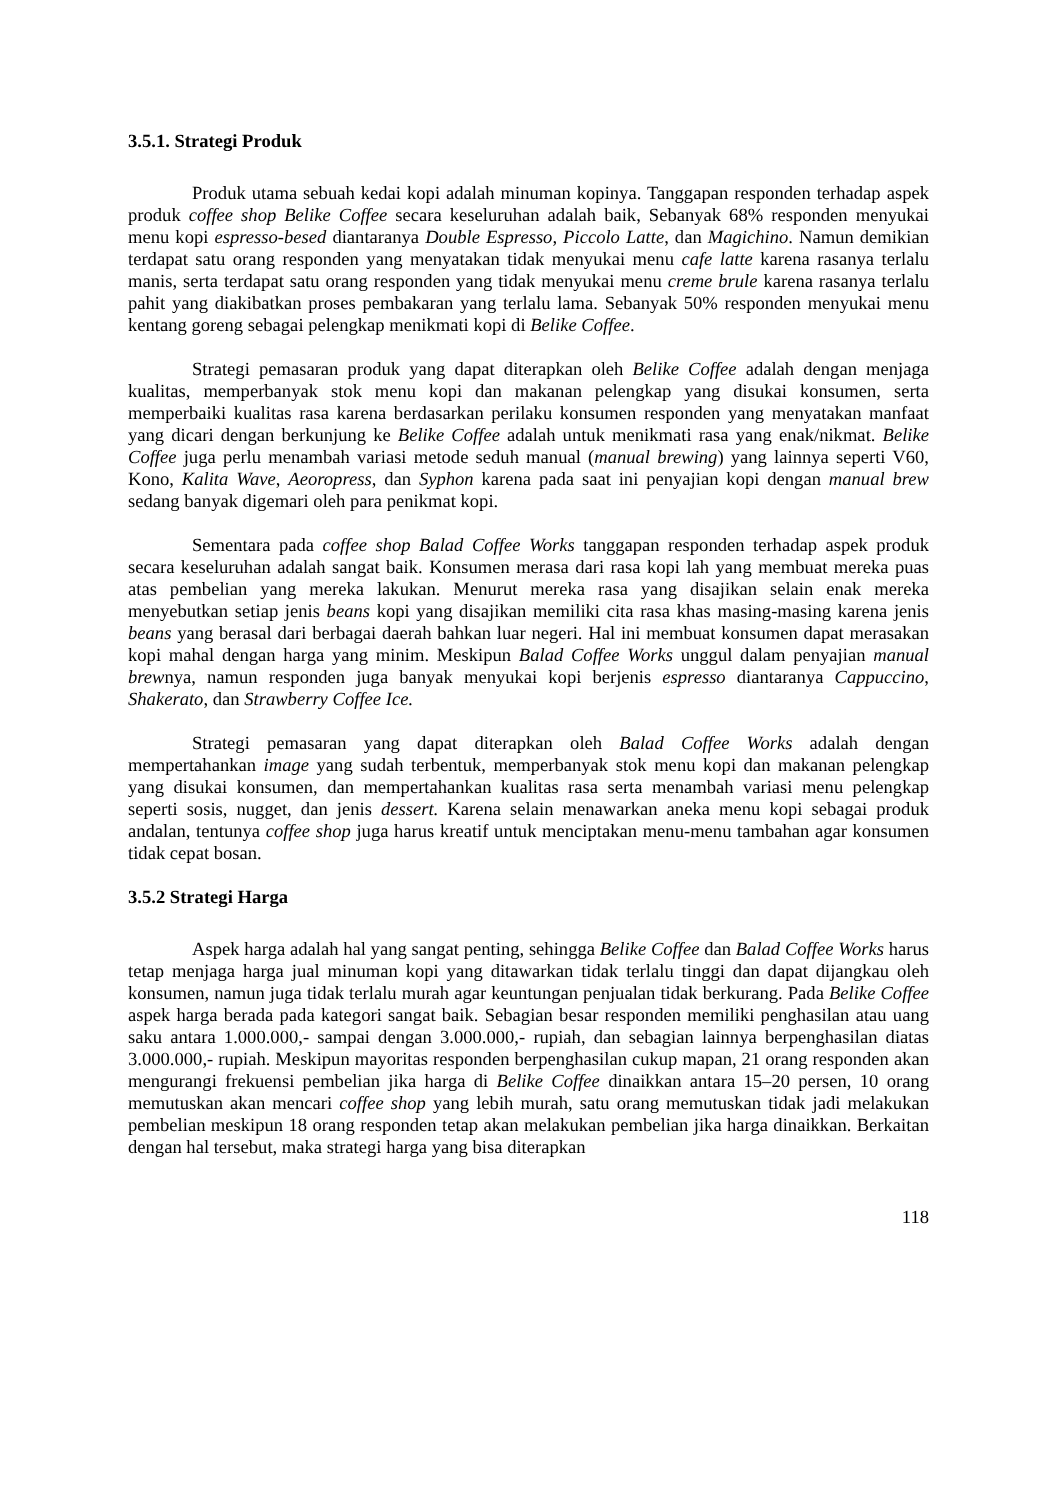3.5.1. Strategi Produk
Produk utama sebuah kedai kopi adalah minuman kopinya. Tanggapan responden terhadap aspek produk coffee shop Belike Coffee secara keseluruhan adalah baik, Sebanyak 68% responden menyukai menu kopi espresso-besed diantaranya Double Espresso, Piccolo Latte, dan Magichino. Namun demikian terdapat satu orang responden yang menyatakan tidak menyukai menu cafe latte karena rasanya terlalu manis, serta terdapat satu orang responden yang tidak menyukai menu creme brule karena rasanya terlalu pahit yang diakibatkan proses pembakaran yang terlalu lama. Sebanyak 50% responden menyukai menu kentang goreng sebagai pelengkap menikmati kopi di Belike Coffee.
Strategi pemasaran produk yang dapat diterapkan oleh Belike Coffee adalah dengan menjaga kualitas, memperbanyak stok menu kopi dan makanan pelengkap yang disukai konsumen, serta memperbaiki kualitas rasa karena berdasarkan perilaku konsumen responden yang menyatakan manfaat yang dicari dengan berkunjung ke Belike Coffee adalah untuk menikmati rasa yang enak/nikmat. Belike Coffee juga perlu menambah variasi metode seduh manual (manual brewing) yang lainnya seperti V60, Kono, Kalita Wave, Aeoropress, dan Syphon karena pada saat ini penyajian kopi dengan manual brew sedang banyak digemari oleh para penikmat kopi.
Sementara pada coffee shop Balad Coffee Works tanggapan responden terhadap aspek produk secara keseluruhan adalah sangat baik. Konsumen merasa dari rasa kopi lah yang membuat mereka puas atas pembelian yang mereka lakukan. Menurut mereka rasa yang disajikan selain enak mereka menyebutkan setiap jenis beans kopi yang disajikan memiliki cita rasa khas masing-masing karena jenis beans yang berasal dari berbagai daerah bahkan luar negeri. Hal ini membuat konsumen dapat merasakan kopi mahal dengan harga yang minim. Meskipun Balad Coffee Works unggul dalam penyajian manual brewnya, namun responden juga banyak menyukai kopi berjenis espresso diantaranya Cappuccino, Shakerato, dan Strawberry Coffee Ice.
Strategi pemasaran yang dapat diterapkan oleh Balad Coffee Works adalah dengan mempertahankan image yang sudah terbentuk, memperbanyak stok menu kopi dan makanan pelengkap yang disukai konsumen, dan mempertahankan kualitas rasa serta menambah variasi menu pelengkap seperti sosis, nugget, dan jenis dessert. Karena selain menawarkan aneka menu kopi sebagai produk andalan, tentunya coffee shop juga harus kreatif untuk menciptakan menu-menu tambahan agar konsumen tidak cepat bosan.
3.5.2 Strategi Harga
Aspek harga adalah hal yang sangat penting, sehingga Belike Coffee dan Balad Coffee Works harus tetap menjaga harga jual minuman kopi yang ditawarkan tidak terlalu tinggi dan dapat dijangkau oleh konsumen, namun juga tidak terlalu murah agar keuntungan penjualan tidak berkurang. Pada Belike Coffee aspek harga berada pada kategori sangat baik. Sebagian besar responden memiliki penghasilan atau uang saku antara 1.000.000,- sampai dengan 3.000.000,- rupiah, dan sebagian lainnya berpenghasilan diatas 3.000.000,- rupiah. Meskipun mayoritas responden berpenghasilan cukup mapan, 21 orang responden akan mengurangi frekuensi pembelian jika harga di Belike Coffee dinaikkan antara 15–20 persen, 10 orang memutuskan akan mencari coffee shop yang lebih murah, satu orang memutuskan tidak jadi melakukan pembelian meskipun 18 orang responden tetap akan melakukan pembelian jika harga dinaikkan. Berkaitan dengan hal tersebut, maka strategi harga yang bisa diterapkan
118